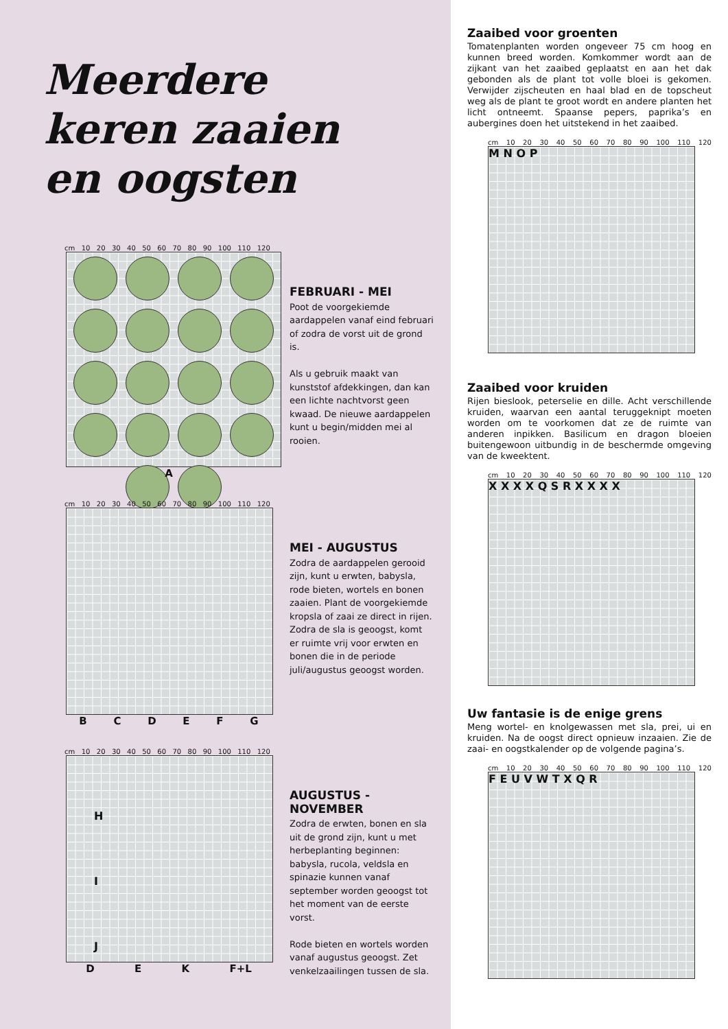Meerdere
keren zaaien
en oogsten
cm 10 20 30 40 50 60 70 80 90 100 110 120
A
FEBRUARI - MEI
Poot de voorgekiemde aardappelen vanaf eind februari of zodra de vorst uit de grond is.
Als u gebruik maakt van kunststof afdekkingen, dan kan een lichte nachtvorst geen kwaad. De nieuwe aardappelen kunt u begin/midden mei al rooien.
cm 10 20 30 40 50 60 70 80 90 100 110 120
B C D E F G
MEI - AUGUSTUS
Zodra de aardappelen gerooid zijn, kunt u erwten, babysla, rode bieten, wortels en bonen zaaien. Plant de voorgekiemde kropsla of zaai ze direct in rijen.
Zodra de sla is geoogst, komt er ruimte vrij voor erwten en bonen die in de periode juli/augustus geoogst worden.
cm 10 20 30 40 50 60 70 80 90 100 110 120
H
I
J
D E K F+L
AUGUSTUS - NOVEMBER
Zodra de erwten, bonen en sla uit de grond zijn, kunt u met herbeplanting beginnen: babysla, rucola, veldsla en spinazie kunnen vanaf september worden geoogst tot het moment van de eerste vorst.
Rode bieten en wortels worden vanaf augustus geoogst. Zet venkelzaailingen tussen de sla.
Zaaibed voor groenten
Tomatenplanten worden ongeveer 75 cm hoog en kunnen breed worden. Komkommer wordt aan de zijkant van het zaaibed geplaatst en aan het dak gebonden als de plant tot volle bloei is gekomen. Verwijder zijscheuten en haal blad en de topscheut weg als de plant te groot wordt en andere planten het licht ontneemt. Spaanse pepers, paprika’s en aubergines doen het uitstekend in het zaaibed.
cm 10 20 30 40 50 60 70 80 90 100 110 120
M N O P
Zaaibed voor kruiden
Rijen bieslook, peterselie en dille. Acht verschillende kruiden, waarvan een aantal teruggeknipt moeten worden om te voorkomen dat ze de ruimte van anderen inpikken. Basilicum en dragon bloeien buitengewoon uitbundig in de beschermde omgeving van de kweektent.
cm 10 20 30 40 50 60 70 80 90 100 110 120
X X X X Q S R X X X X
Uw fantasie is de enige grens
Meng wortel- en knolgewassen met sla, prei, ui en kruiden. Na de oogst direct opnieuw inzaaien. Zie de zaai- en oogstkalender op de volgende pagina’s.
cm 10 20 30 40 50 60 70 80 90 100 110 120
F E U V W T X Q R